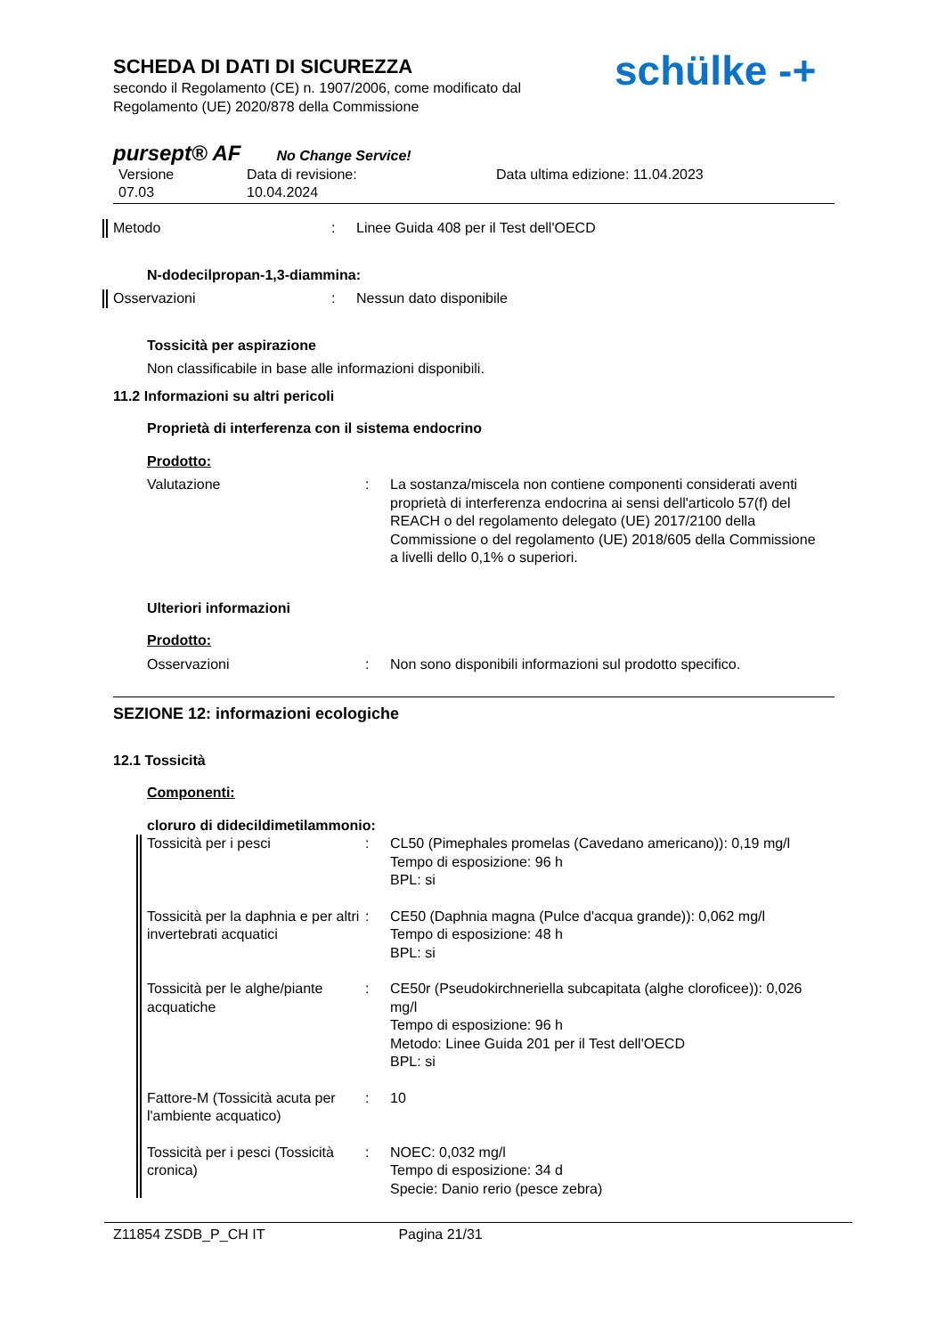SCHEDA DI DATI DI SICUREZZA
secondo il Regolamento (CE) n. 1907/2006, come modificato dal
Regolamento (UE) 2020/878 della Commissione
schülke -+
pursept® AF No Change Service!
Versione
07.03
Data di revisione:
10.04.2024
Data ultima edizione: 11.04.2023
Metodo : Linee Guida 408 per il Test dell'OECD
N-dodecilpropan-1,3-diammina:
Osservazioni : Nessun dato disponibile
Tossicità per aspirazione
Non classificabile in base alle informazioni disponibili.
11.2 Informazioni su altri pericoli
Proprietà di interferenza con il sistema endocrino
Prodotto:
Valutazione : La sostanza/miscela non contiene componenti considerati aventi proprietà di interferenza endocrina ai sensi dell'articolo 57(f) del REACH o del regolamento delegato (UE) 2017/2100 della Commissione o del regolamento (UE) 2018/605 della Commissione a livelli dello 0,1% o superiori.
Ulteriori informazioni
Prodotto:
Osservazioni : Non sono disponibili informazioni sul prodotto specifico.
SEZIONE 12: informazioni ecologiche
12.1 Tossicità
Componenti:
cloruro di didecildimetilammonio:
Tossicità per i pesci : CL50 (Pimephales promelas (Cavedano americano)): 0,19 mg/l
Tempo di esposizione: 96 h
BPL: si
Tossicità per la daphnia e per altri invertebrati acquatici
: CE50 (Daphnia magna (Pulce d'acqua grande)): 0,062 mg/l
Tempo di esposizione: 48 h
BPL: si
Tossicità per le alghe/piante acquatiche
: CE50r (Pseudokirchneriella subcapitata (alghe cloroficee)): 0,026 mg/l
Tempo di esposizione: 96 h
Metodo: Linee Guida 201 per il Test dell'OECD
BPL: si
Fattore-M (Tossicità acuta per l'ambiente acquatico)
: 10
Tossicità per i pesci (Tossicità cronica)
: NOEC: 0,032 mg/l
Tempo di esposizione: 34 d
Specie: Danio rerio (pesce zebra)
Z11854 ZSDB_P_CH IT Pagina 21/31